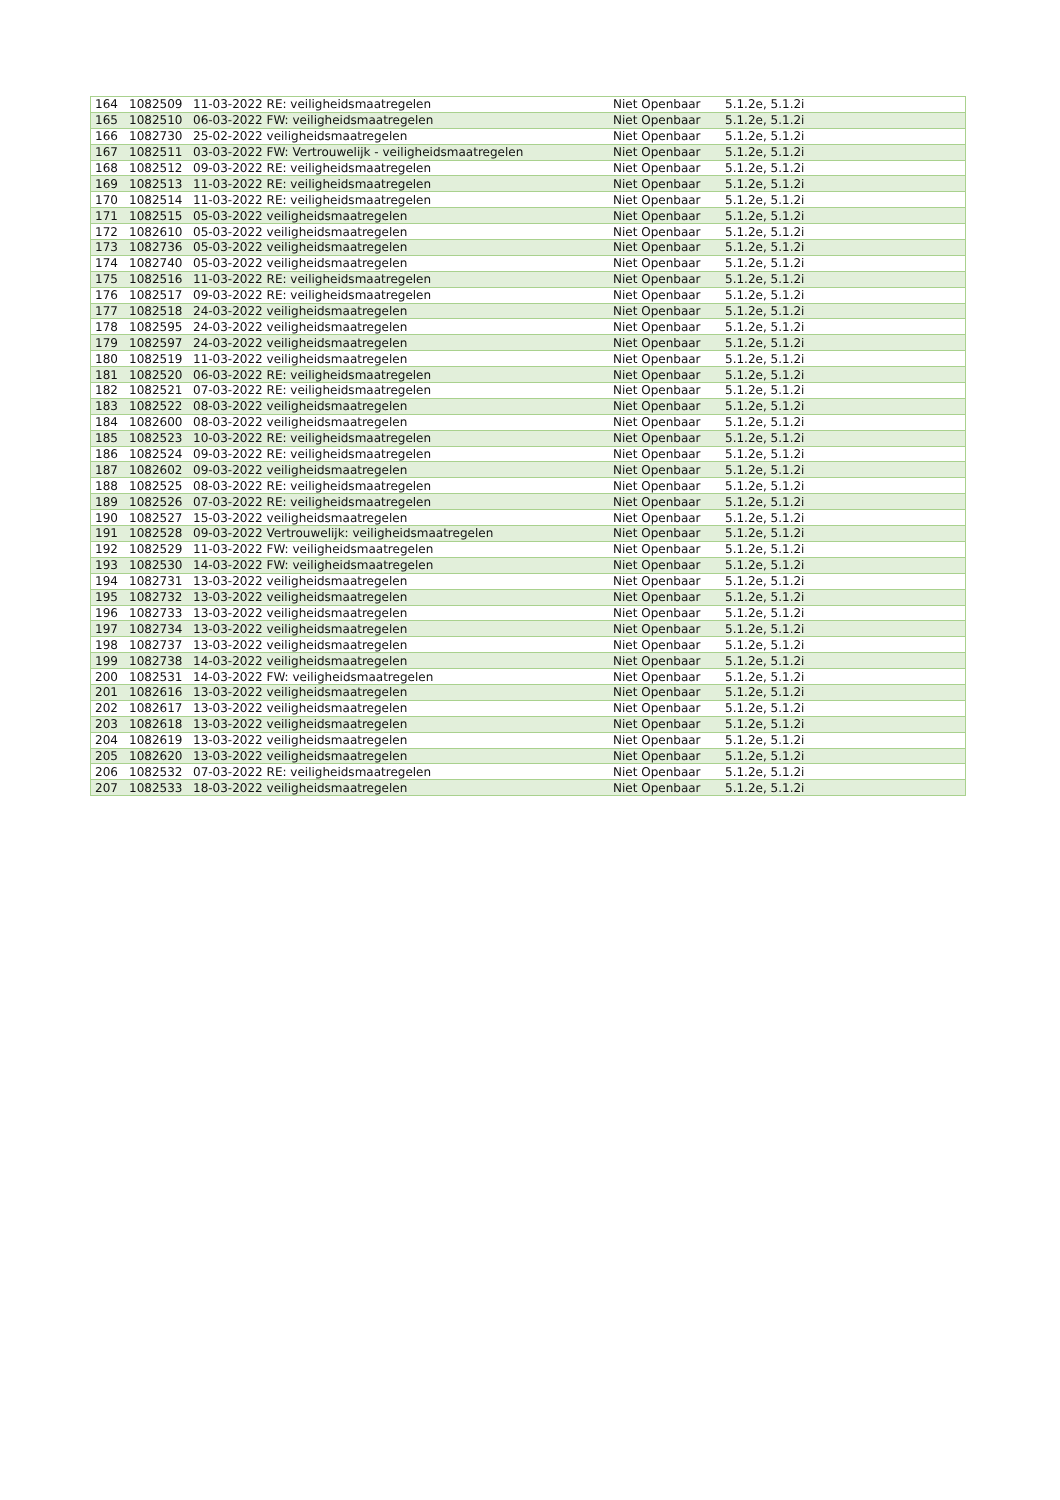| 164 | 1082509 | 11-03-2022 RE: veiligheidsmaatregelen | Niet Openbaar | 5.1.2e, 5.1.2i |
| 165 | 1082510 | 06-03-2022 FW: veiligheidsmaatregelen | Niet Openbaar | 5.1.2e, 5.1.2i |
| 166 | 1082730 | 25-02-2022 veiligheidsmaatregelen | Niet Openbaar | 5.1.2e, 5.1.2i |
| 167 | 1082511 | 03-03-2022 FW: Vertrouwelijk - veiligheidsmaatregelen | Niet Openbaar | 5.1.2e, 5.1.2i |
| 168 | 1082512 | 09-03-2022 RE: veiligheidsmaatregelen | Niet Openbaar | 5.1.2e, 5.1.2i |
| 169 | 1082513 | 11-03-2022 RE: veiligheidsmaatregelen | Niet Openbaar | 5.1.2e, 5.1.2i |
| 170 | 1082514 | 11-03-2022 RE: veiligheidsmaatregelen | Niet Openbaar | 5.1.2e, 5.1.2i |
| 171 | 1082515 | 05-03-2022 veiligheidsmaatregelen | Niet Openbaar | 5.1.2e, 5.1.2i |
| 172 | 1082610 | 05-03-2022 veiligheidsmaatregelen | Niet Openbaar | 5.1.2e, 5.1.2i |
| 173 | 1082736 | 05-03-2022 veiligheidsmaatregelen | Niet Openbaar | 5.1.2e, 5.1.2i |
| 174 | 1082740 | 05-03-2022 veiligheidsmaatregelen | Niet Openbaar | 5.1.2e, 5.1.2i |
| 175 | 1082516 | 11-03-2022 RE: veiligheidsmaatregelen | Niet Openbaar | 5.1.2e, 5.1.2i |
| 176 | 1082517 | 09-03-2022 RE: veiligheidsmaatregelen | Niet Openbaar | 5.1.2e, 5.1.2i |
| 177 | 1082518 | 24-03-2022 veiligheidsmaatregelen | Niet Openbaar | 5.1.2e, 5.1.2i |
| 178 | 1082595 | 24-03-2022 veiligheidsmaatregelen | Niet Openbaar | 5.1.2e, 5.1.2i |
| 179 | 1082597 | 24-03-2022 veiligheidsmaatregelen | Niet Openbaar | 5.1.2e, 5.1.2i |
| 180 | 1082519 | 11-03-2022 veiligheidsmaatregelen | Niet Openbaar | 5.1.2e, 5.1.2i |
| 181 | 1082520 | 06-03-2022 RE: veiligheidsmaatregelen | Niet Openbaar | 5.1.2e, 5.1.2i |
| 182 | 1082521 | 07-03-2022 RE: veiligheidsmaatregelen | Niet Openbaar | 5.1.2e, 5.1.2i |
| 183 | 1082522 | 08-03-2022 veiligheidsmaatregelen | Niet Openbaar | 5.1.2e, 5.1.2i |
| 184 | 1082600 | 08-03-2022 veiligheidsmaatregelen | Niet Openbaar | 5.1.2e, 5.1.2i |
| 185 | 1082523 | 10-03-2022 RE: veiligheidsmaatregelen | Niet Openbaar | 5.1.2e, 5.1.2i |
| 186 | 1082524 | 09-03-2022 RE: veiligheidsmaatregelen | Niet Openbaar | 5.1.2e, 5.1.2i |
| 187 | 1082602 | 09-03-2022 veiligheidsmaatregelen | Niet Openbaar | 5.1.2e, 5.1.2i |
| 188 | 1082525 | 08-03-2022 RE: veiligheidsmaatregelen | Niet Openbaar | 5.1.2e, 5.1.2i |
| 189 | 1082526 | 07-03-2022 RE: veiligheidsmaatregelen | Niet Openbaar | 5.1.2e, 5.1.2i |
| 190 | 1082527 | 15-03-2022 veiligheidsmaatregelen | Niet Openbaar | 5.1.2e, 5.1.2i |
| 191 | 1082528 | 09-03-2022 Vertrouwelijk: veiligheidsmaatregelen | Niet Openbaar | 5.1.2e, 5.1.2i |
| 192 | 1082529 | 11-03-2022 FW: veiligheidsmaatregelen | Niet Openbaar | 5.1.2e, 5.1.2i |
| 193 | 1082530 | 14-03-2022 FW: veiligheidsmaatregelen | Niet Openbaar | 5.1.2e, 5.1.2i |
| 194 | 1082731 | 13-03-2022 veiligheidsmaatregelen | Niet Openbaar | 5.1.2e, 5.1.2i |
| 195 | 1082732 | 13-03-2022 veiligheidsmaatregelen | Niet Openbaar | 5.1.2e, 5.1.2i |
| 196 | 1082733 | 13-03-2022 veiligheidsmaatregelen | Niet Openbaar | 5.1.2e, 5.1.2i |
| 197 | 1082734 | 13-03-2022 veiligheidsmaatregelen | Niet Openbaar | 5.1.2e, 5.1.2i |
| 198 | 1082737 | 13-03-2022 veiligheidsmaatregelen | Niet Openbaar | 5.1.2e, 5.1.2i |
| 199 | 1082738 | 14-03-2022 veiligheidsmaatregelen | Niet Openbaar | 5.1.2e, 5.1.2i |
| 200 | 1082531 | 14-03-2022 FW: veiligheidsmaatregelen | Niet Openbaar | 5.1.2e, 5.1.2i |
| 201 | 1082616 | 13-03-2022 veiligheidsmaatregelen | Niet Openbaar | 5.1.2e, 5.1.2i |
| 202 | 1082617 | 13-03-2022 veiligheidsmaatregelen | Niet Openbaar | 5.1.2e, 5.1.2i |
| 203 | 1082618 | 13-03-2022 veiligheidsmaatregelen | Niet Openbaar | 5.1.2e, 5.1.2i |
| 204 | 1082619 | 13-03-2022 veiligheidsmaatregelen | Niet Openbaar | 5.1.2e, 5.1.2i |
| 205 | 1082620 | 13-03-2022 veiligheidsmaatregelen | Niet Openbaar | 5.1.2e, 5.1.2i |
| 206 | 1082532 | 07-03-2022 RE: veiligheidsmaatregelen | Niet Openbaar | 5.1.2e, 5.1.2i |
| 207 | 1082533 | 18-03-2022 veiligheidsmaatregelen | Niet Openbaar | 5.1.2e, 5.1.2i |